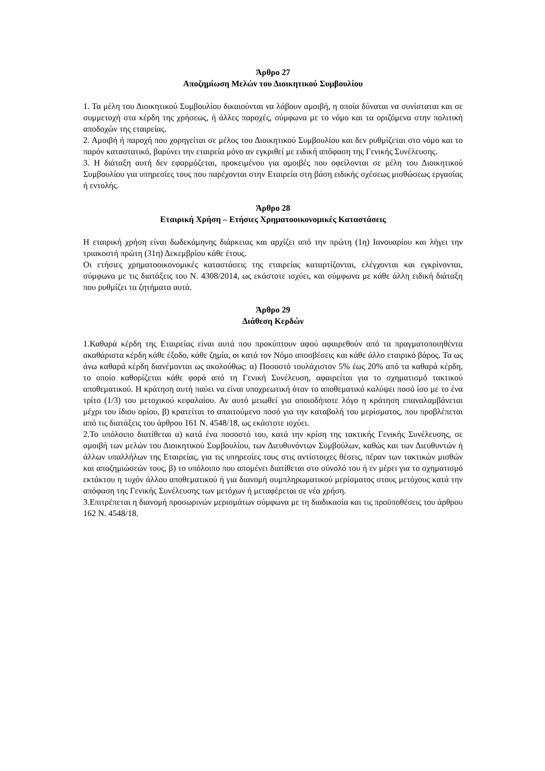Άρθρο 27
Αποζημίωση Μελών του Διοικητικού Συμβουλίου
1. Τα μέλη του Διοικητικού Συμβουλίου δικαιούνται να λάβουν αμοιβή, η οποία δύναται να συνίσταται και σε συμμετοχή στα κέρδη της χρήσεως, ή άλλες παροχές, σύμφωνα με το νόμο και τα οριζόμενα στην πολιτική αποδοχών της εταιρείας.
2. Αμοιβή ή παροχή που χορηγείται σε μέλος του Διοικητικού Συμβουλίου και δεν ρυθμίζεται στο νόμο και το παρόν καταστατικό, βαρύνει την εταιρεία μόνο αν εγκριθεί με ειδική απόφαση της Γενικής Συνέλευσης.
3. Η διάταξη αυτή δεν εφαρμόζεται, προκειμένου για αμοιβές που οφείλονται σε μέλη του Διοικητικού Συμβουλίου για υπηρεσίες τους που παρέχονται στην Εταιρεία στη βάση ειδικής σχέσεως μισθώσεως εργασίας ή εντολής.
Άρθρο 28
Εταιρική Χρήση – Ετήσιες Χρηματοοικονομικές Καταστάσεις
Η εταιρική χρήση είναι δωδεκάμηνης διάρκειας και αρχίζει από την πρώτη (1η) Ιανουαρίου και λήγει την τριακοστή πρώτη (31η) Δεκεμβρίου κάθε έτους.
Οι ετήσιες χρηματοοικονομικές καταστάσεις της εταιρείας καταρτίζονται, ελέγχονται και εγκρίνονται, σύμφωνα με τις διατάξεις του Ν. 4308/2014, ως εκάστοτε ισχύει, και σύμφωνα με κάθε άλλη ειδική διάταξη που ρυθμίζει τα ζητήματα αυτά.
Άρθρο 29
Διάθεση Κερδών
1.Καθαρά κέρδη της Εταιρείας είναι αυτά που προκύπτουν αφού αφαιρεθούν από τα πραγματοποιηθέντα ακαθάριστα κέρδη κάθε έξοδο, κάθε ζημία, οι κατά τον Νόμο αποσβέσεις και κάθε άλλο εταιρικό βάρος. Τα ως άνω καθαρά κέρδη διανέμονται ως ακολούθως: α) Ποσοστό τουλάχιστον 5% έως 20% από τα καθαρά κέρδη, το οποίο καθορίζεται κάθε φορά από τη Γενική Συνέλευση, αφαιρείται για το σχηματισμό τακτικού αποθεματικού. Η κράτηση αυτή παύει να είναι υποχρεωτική όταν το αποθεματικό καλύψει ποσό ίσο με το ένα τρίτο (1/3) του μετοχικού κεφαλαίου. Αν αυτό μειωθεί για οποιοδήποτε λόγο η κράτηση επαναλαμβάνεται μέχρι του ίδιου ορίου, β) κρατείται το απαιτούμενο ποσό για την καταβολή του μερίσματος, που προβλέπεται από τις διατάξεις του άρθρου 161 Ν. 4548/18, ως εκάστοτε ισχύει.
2.Το υπόλοιπο διατίθεται α) κατά ένα ποσοστό του, κατά την κρίση της τακτικής Γενικής Συνέλευσης, σε αμοιβή των μελών του Διοικητικού Συμβουλίου, των Διευθυνόντων Συμβούλων, καθώς και των Διευθυντών ή άλλων υπαλλήλων της Εταιρείας, για τις υπηρεσίες τους στις αντίστοιχες θέσεις, πέραν των τακτικών μισθών και αποζημιώσεών τους, β) το υπόλοιπο που απομένει διατίθεται στο σύνολό του ή εν μέρει για το σχηματισμό εκτάκτου η τυχόν άλλου αποθεματικού ή για διανομή συμπληρωματικού μερίσματος στους μετόχους κατά την απόφαση της Γενικής Συνέλευσης των μετόχων ή μεταφέρεται σε νέα χρήση.
3.Επιτρέπεται η διανομή προσωρινών μερισμάτων σύμφωνα με τη διαδικασία και τις προϋποθέσεις του άρθρου 162 Ν. 4548/18.